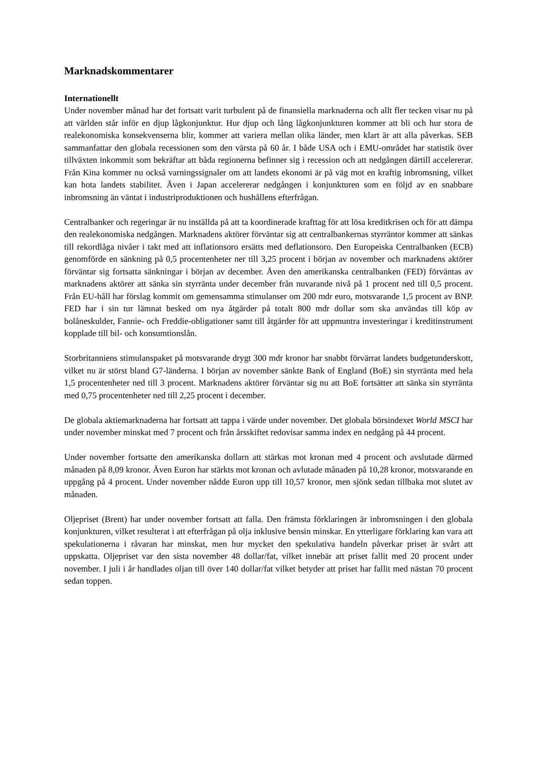Marknadskommentarer
Internationellt
Under november månad har det fortsatt varit turbulent på de finansiella marknaderna och allt fler tecken visar nu på att världen står inför en djup lågkonjunktur. Hur djup och lång lågkonjunkturen kommer att bli och hur stora de realekonomiska konsekvenserna blir, kommer att variera mellan olika länder, men klart är att alla påverkas. SEB sammanfattar den globala recessionen som den värsta på 60 år. I både USA och i EMU-området har statistik över tillväxten inkommit som bekräftar att båda regionerna befinner sig i recession och att nedgången därtill accelererar. Från Kina kommer nu också varningssignaler om att landets ekonomi är på väg mot en kraftig inbromsning, vilket kan hota landets stabilitet. Även i Japan accelererar nedgången i konjunkturen som en följd av en snabbare inbromsning än väntat i industriproduktionen och hushållens efterfrågan.
Centralbanker och regeringar är nu inställda på att ta koordinerade krafttag för att lösa kreditkrisen och för att dämpa den realekonomiska nedgången. Marknadens aktörer förväntar sig att centralbankernas styrräntor kommer att sänkas till rekordlåga nivåer i takt med att inflationsoro ersätts med deflationsoro. Den Europeiska Centralbanken (ECB) genomförde en sänkning på 0,5 procentenheter ner till 3,25 procent i början av november och marknadens aktörer förväntar sig fortsatta sänkningar i början av december. Även den amerikanska centralbanken (FED) förväntas av marknadens aktörer att sänka sin styrränta under december från nuvarande nivå på 1 procent ned till 0,5 procent. Från EU-håll har förslag kommit om gemensamma stimulanser om 200 mdr euro, motsvarande 1,5 procent av BNP. FED har i sin tur lämnat besked om nya åtgärder på totalt 800 mdr dollar som ska användas till köp av bolåneskulder, Fannie- och Freddie-obligationer samt till åtgärder för att uppmuntra investeringar i kreditinstrument kopplade till bil- och konsumtionslån.
Storbritanniens stimulanspaket på motsvarande drygt 300 mdr kronor har snabbt förvärrat landets budgetunderskott, vilket nu är störst bland G7-länderna. I början av november sänkte Bank of England (BoE) sin styrränta med hela 1,5 procentenheter ned till 3 procent. Marknadens aktörer förväntar sig nu att BoE fortsätter att sänka sin styrränta med 0,75 procentenheter ned till 2,25 procent i december.
De globala aktiemarknaderna har fortsatt att tappa i värde under november. Det globala börsindexet World MSCI har under november minskat med 7 procent och från årsskiftet redovisar samma index en nedgång på 44 procent.
Under november fortsatte den amerikanska dollarn att stärkas mot kronan med 4 procent och avslutade därmed månaden på 8,09 kronor. Även Euron har stärkts mot kronan och avlutade månaden på 10,28 kronor, motsvarande en uppgång på 4 procent. Under november nådde Euron upp till 10,57 kronor, men sjönk sedan tillbaka mot slutet av månaden.
Oljepriset (Brent) har under november fortsatt att falla. Den främsta förklaringen är inbromsningen i den globala konjunkturen, vilket resulterat i att efterfrågan på olja inklusive bensin minskar. En ytterligare förklaring kan vara att spekulationerna i råvaran har minskat, men hur mycket den spekulativa handeln påverkar priset är svårt att uppskatta. Oljepriset var den sista november 48 dollar/fat, vilket innebär att priset fallit med 20 procent under november. I juli i år handlades oljan till över 140 dollar/fat vilket betyder att priset har fallit med nästan 70 procent sedan toppen.